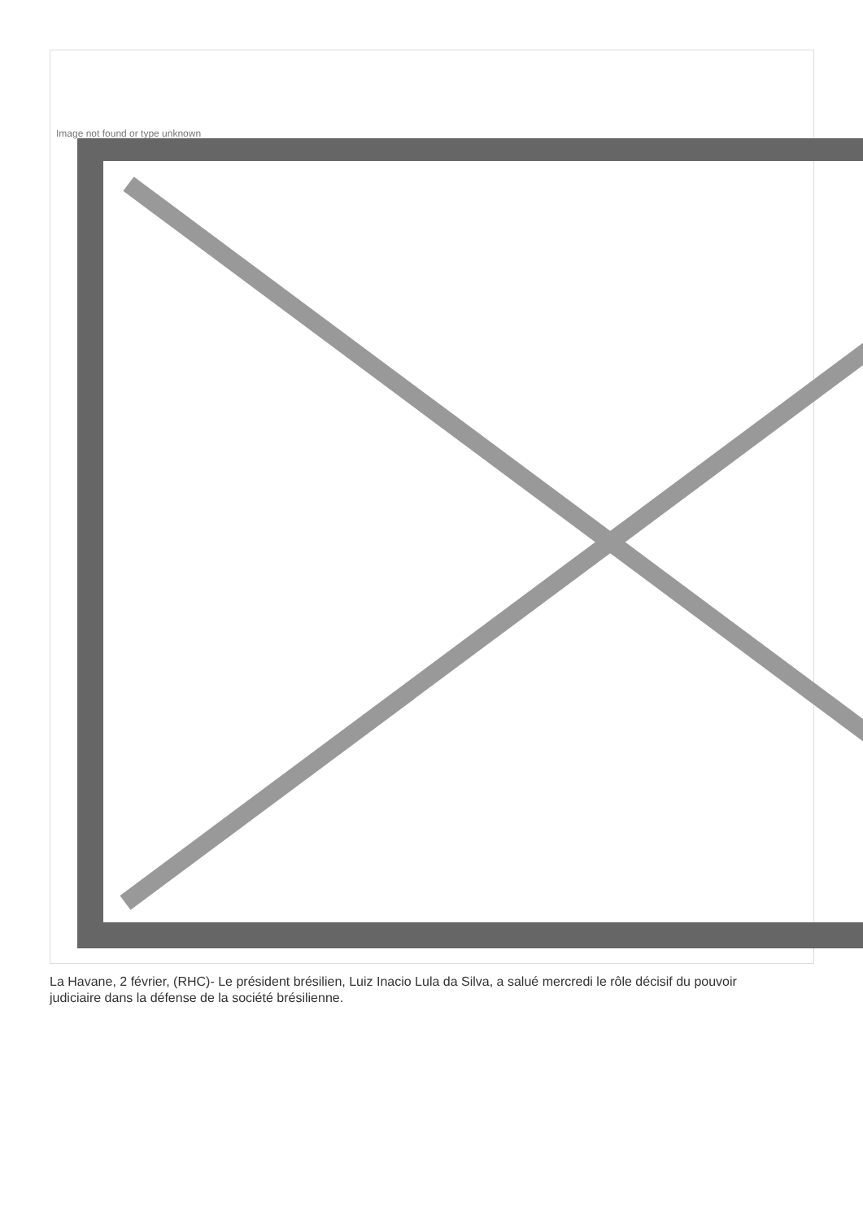Image not found or type unknown
La Havane, 2 février, (RHC)- Le président brésilien, Luiz Inacio Lula da Silva, a salué mercredi le rôle décisif du pouvoir judiciaire dans la défense de la société brésilienne.